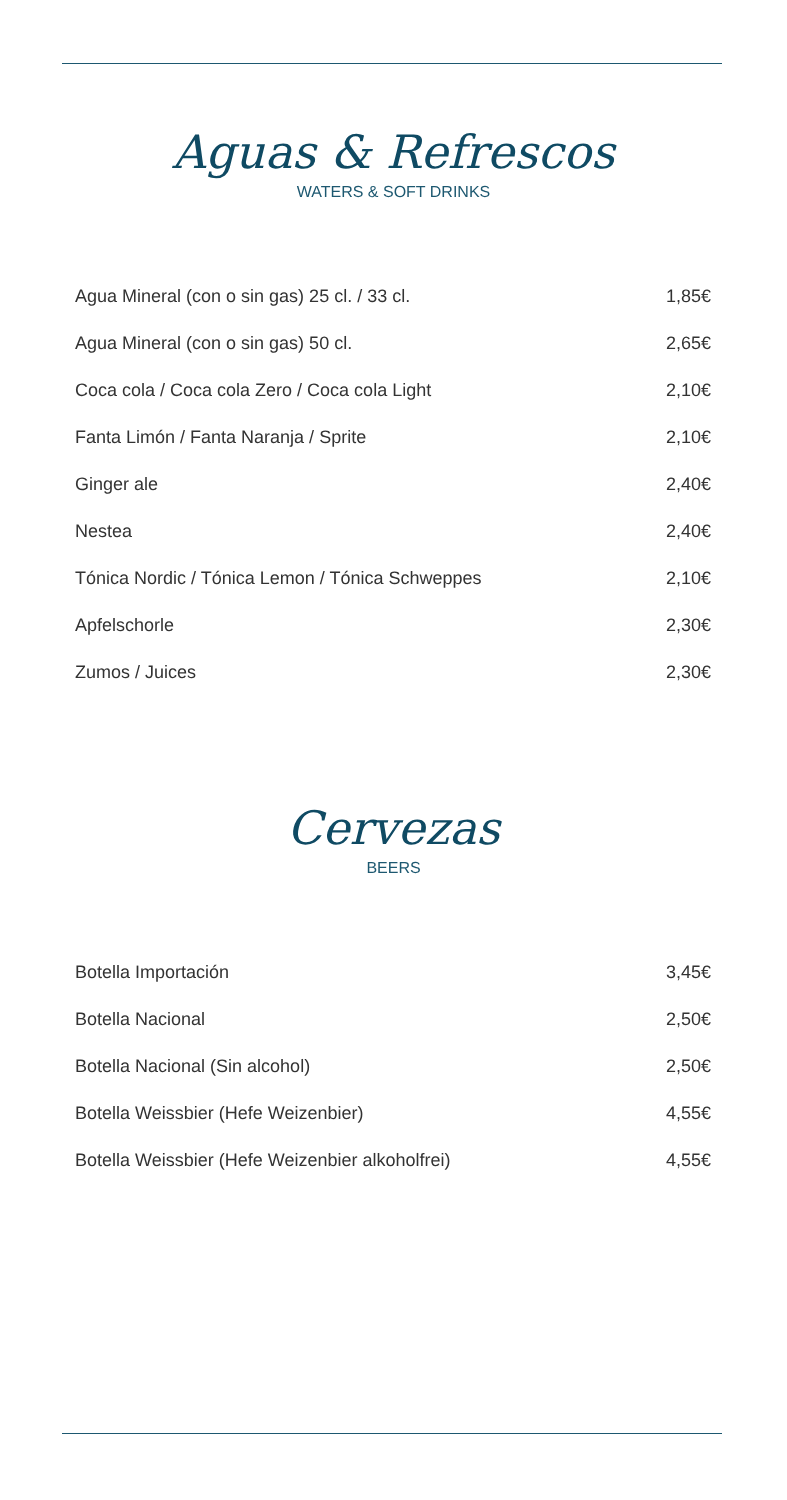Aguas & Refrescos
WATERS & SOFT DRINKS
| Agua Mineral (con o sin gas) 25 cl. / 33 cl. | 1,85€ |
| Agua Mineral (con o sin gas) 50 cl. | 2,65€ |
| Coca cola / Coca cola Zero / Coca cola Light | 2,10€ |
| Fanta Limón / Fanta Naranja / Sprite | 2,10€ |
| Ginger ale | 2,40€ |
| Nestea | 2,40€ |
| Tónica Nordic / Tónica Lemon / Tónica Schweppes | 2,10€ |
| Apfelschorle | 2,30€ |
| Zumos / Juices | 2,30€ |
Cervezas
BEERS
| Botella Importación | 3,45€ |
| Botella Nacional | 2,50€ |
| Botella Nacional (Sin alcohol) | 2,50€ |
| Botella Weissbier (Hefe Weizenbier) | 4,55€ |
| Botella Weissbier (Hefe Weizenbier alkoholfrei) | 4,55€ |